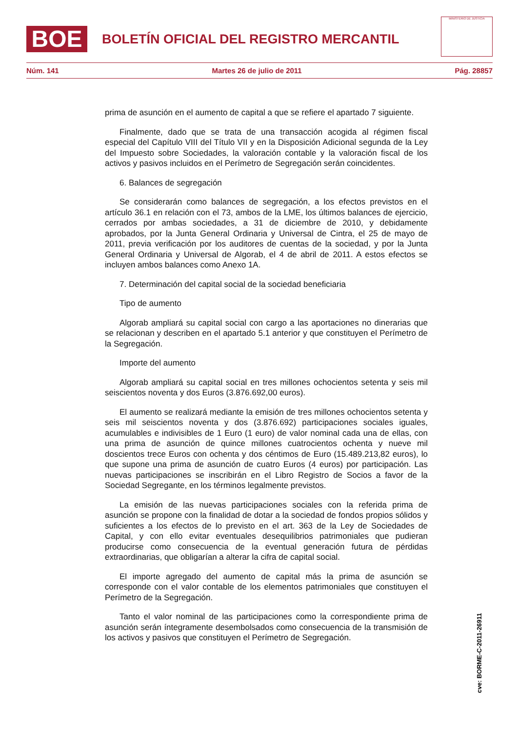BOE
BOLETÍN OFICIAL DEL REGISTRO MERCANTIL
MINISTERIO DE JUSTICIA
Núm. 141 Martes 26 de julio de 2011 Pág. 28857
prima de asunción en el aumento de capital a que se refiere el apartado 7 siguiente.
Finalmente, dado que se trata de una transacción acogida al régimen fiscal especial del Capítulo VIII del Título VII y en la Disposición Adicional segunda de la Ley del Impuesto sobre Sociedades, la valoración contable y la valoración fiscal de los activos y pasivos incluidos en el Perímetro de Segregación serán coincidentes.
6. Balances de segregación
Se considerarán como balances de segregación, a los efectos previstos en el artículo 36.1 en relación con el 73, ambos de la LME, los últimos balances de ejercicio, cerrados por ambas sociedades, a 31 de diciembre de 2010, y debidamente aprobados, por la Junta General Ordinaria y Universal de Cintra, el 25 de mayo de 2011, previa verificación por los auditores de cuentas de la sociedad, y por la Junta General Ordinaria y Universal de Algorab, el 4 de abril de 2011. A estos efectos se incluyen ambos balances como Anexo 1A.
7. Determinación del capital social de la sociedad beneficiaria
Tipo de aumento
Algorab ampliará su capital social con cargo a las aportaciones no dinerarias que se relacionan y describen en el apartado 5.1 anterior y que constituyen el Perímetro de la Segregación.
Importe del aumento
Algorab ampliará su capital social en tres millones ochocientos setenta y seis mil seiscientos noventa y dos Euros (3.876.692,00 euros).
El aumento se realizará mediante la emisión de tres millones ochocientos setenta y seis mil seiscientos noventa y dos (3.876.692) participaciones sociales iguales, acumulables e indivisibles de 1 Euro (1 euro) de valor nominal cada una de ellas, con una prima de asunción de quince millones cuatrocientos ochenta y nueve mil doscientos trece Euros con ochenta y dos céntimos de Euro (15.489.213,82 euros), lo que supone una prima de asunción de cuatro Euros (4 euros) por participación. Las nuevas participaciones se inscribirán en el Libro Registro de Socios a favor de la Sociedad Segregante, en los términos legalmente previstos.
La emisión de las nuevas participaciones sociales con la referida prima de asunción se propone con la finalidad de dotar a la sociedad de fondos propios sólidos y suficientes a los efectos de lo previsto en el art. 363 de la Ley de Sociedades de Capital, y con ello evitar eventuales desequilibrios patrimoniales que pudieran producirse como consecuencia de la eventual generación futura de pérdidas extraordinarias, que obligarían a alterar la cifra de capital social.
El importe agregado del aumento de capital más la prima de asunción se corresponde con el valor contable de los elementos patrimoniales que constituyen el Perímetro de la Segregación.
Tanto el valor nominal de las participaciones como la correspondiente prima de asunción serán íntegramente desembolsados como consecuencia de la transmisión de los activos y pasivos que constituyen el Perímetro de Segregación.
cve: BORME-C-2011-26911